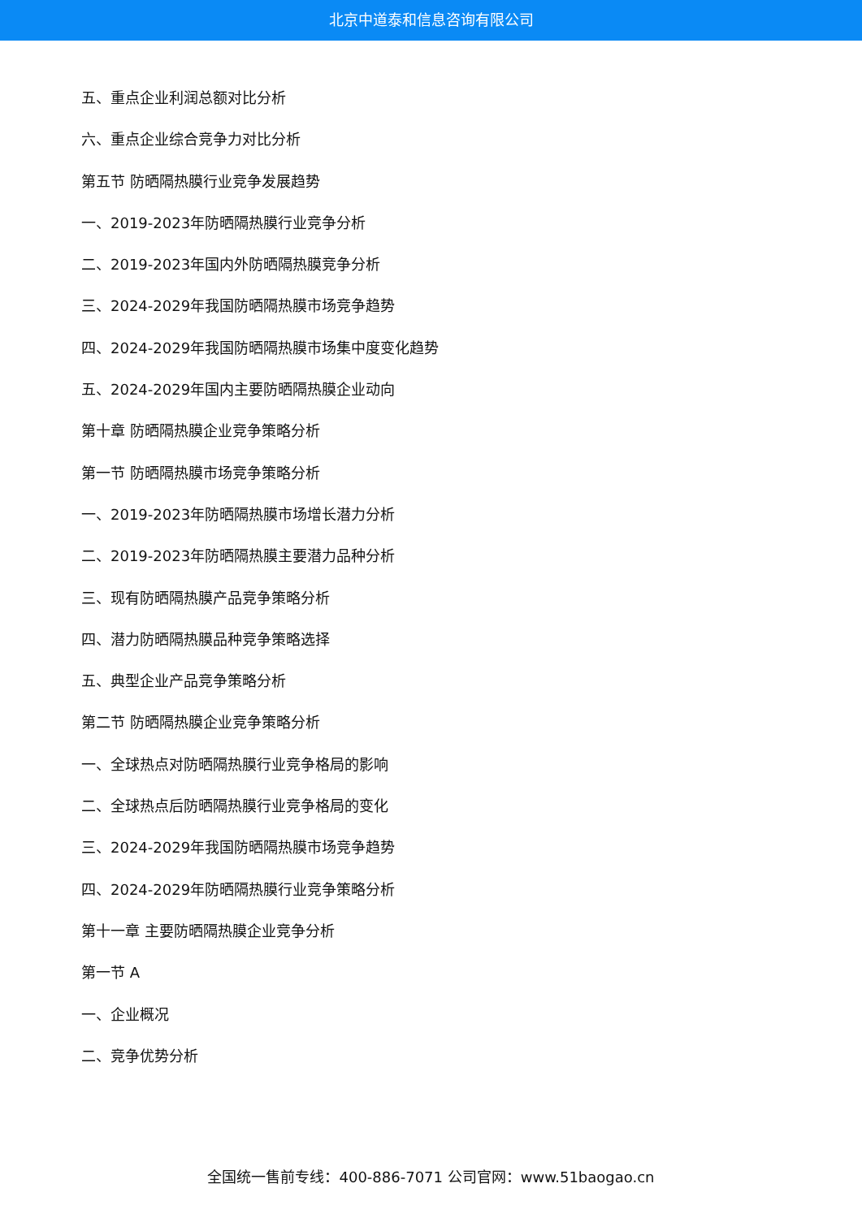北京中道泰和信息咨询有限公司
五、重点企业利润总额对比分析
六、重点企业综合竞争力对比分析
第五节 防晒隔热膜行业竞争发展趋势
一、2019-2023年防晒隔热膜行业竞争分析
二、2019-2023年国内外防晒隔热膜竞争分析
三、2024-2029年我国防晒隔热膜市场竞争趋势
四、2024-2029年我国防晒隔热膜市场集中度变化趋势
五、2024-2029年国内主要防晒隔热膜企业动向
第十章 防晒隔热膜企业竞争策略分析
第一节 防晒隔热膜市场竞争策略分析
一、2019-2023年防晒隔热膜市场增长潜力分析
二、2019-2023年防晒隔热膜主要潜力品种分析
三、现有防晒隔热膜产品竞争策略分析
四、潜力防晒隔热膜品种竞争策略选择
五、典型企业产品竞争策略分析
第二节 防晒隔热膜企业竞争策略分析
一、全球热点对防晒隔热膜行业竞争格局的影响
二、全球热点后防晒隔热膜行业竞争格局的变化
三、2024-2029年我国防晒隔热膜市场竞争趋势
四、2024-2029年防晒隔热膜行业竞争策略分析
第十一章 主要防晒隔热膜企业竞争分析
第一节 A
一、企业概况
二、竞争优势分析
全国统一售前专线：400-886-7071 公司官网：www.51baogao.cn